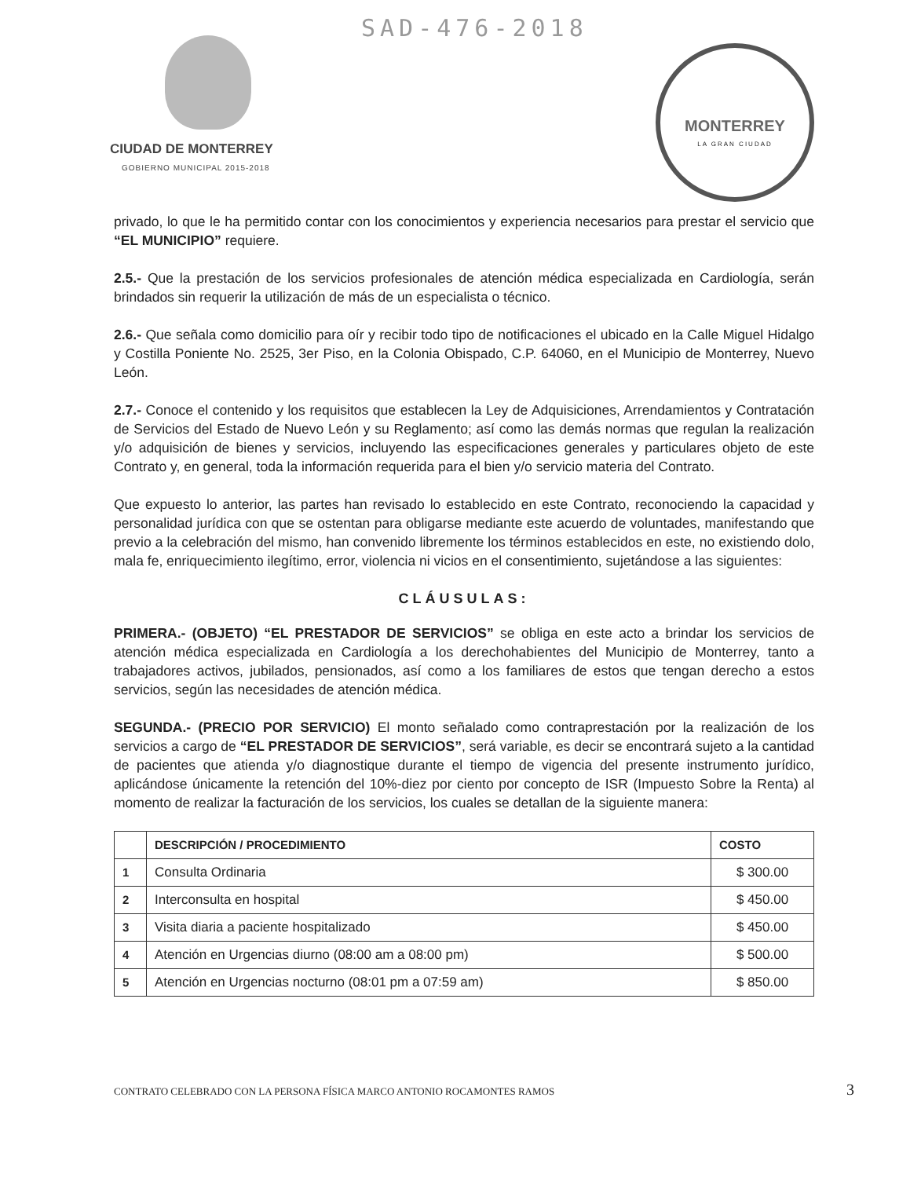SAD-476-2018
CIUDAD DE MONTERREY
GOBIERNO MUNICIPAL 2015-2018
MONTERREY
LA GRAN CIUDAD
privado, lo que le ha permitido contar con los conocimientos y experiencia necesarios para prestar el servicio que “EL MUNICIPIO” requiere.
2.5.- Que la prestación de los servicios profesionales de atención médica especializada en Cardiología, serán brindados sin requerir la utilización de más de un especialista o técnico.
2.6.- Que señala como domicilio para oír y recibir todo tipo de notificaciones el ubicado en la Calle Miguel Hidalgo y Costilla Poniente No. 2525, 3er Piso, en la Colonia Obispado, C.P. 64060, en el Municipio de Monterrey, Nuevo León.
2.7.- Conoce el contenido y los requisitos que establecen la Ley de Adquisiciones, Arrendamientos y Contratación de Servicios del Estado de Nuevo León y su Reglamento; así como las demás normas que regulan la realización y/o adquisición de bienes y servicios, incluyendo las especificaciones generales y particulares objeto de este Contrato y, en general, toda la información requerida para el bien y/o servicio materia del Contrato.
Que expuesto lo anterior, las partes han revisado lo establecido en este Contrato, reconociendo la capacidad y personalidad jurídica con que se ostentan para obligarse mediante este acuerdo de voluntades, manifestando que previo a la celebración del mismo, han convenido libremente los términos establecidos en este, no existiendo dolo, mala fe, enriquecimiento ilegítimo, error, violencia ni vicios en el consentimiento, sujetándose a las siguientes:
CLÁUSULAS:
PRIMERA.- (OBJETO) “EL PRESTADOR DE SERVICIOS” se obliga en este acto a brindar los servicios de atención médica especializada en Cardiología a los derechohabientes del Municipio de Monterrey, tanto a trabajadores activos, jubilados, pensionados, así como a los familiares de estos que tengan derecho a estos servicios, según las necesidades de atención médica.
SEGUNDA.- (PRECIO POR SERVICIO) El monto señalado como contraprestación por la realización de los servicios a cargo de “EL PRESTADOR DE SERVICIOS”, será variable, es decir se encontrará sujeto a la cantidad de pacientes que atienda y/o diagnostique durante el tiempo de vigencia del presente instrumento jurídico, aplicándose únicamente la retención del 10%-diez por ciento por concepto de ISR (Impuesto Sobre la Renta) al momento de realizar la facturación de los servicios, los cuales se detallan de la siguiente manera:
| | DESCRIPCIÓN / PROCEDIMIENTO | COSTO |
| --- | --- | --- |
| 1 | Consulta Ordinaria | $ 300.00 |
| 2 | Interconsulta en hospital | $ 450.00 |
| 3 | Visita diaria a paciente hospitalizado | $ 450.00 |
| 4 | Atención en Urgencias diurno (08:00 am a 08:00 pm) | $ 500.00 |
| 5 | Atención en Urgencias nocturno (08:01 pm a 07:59 am) | $ 850.00 |
CONTRATO CELEBRADO CON LA PERSONA FÍSICA MARCO ANTONIO ROCAMONTES RAMOS
3